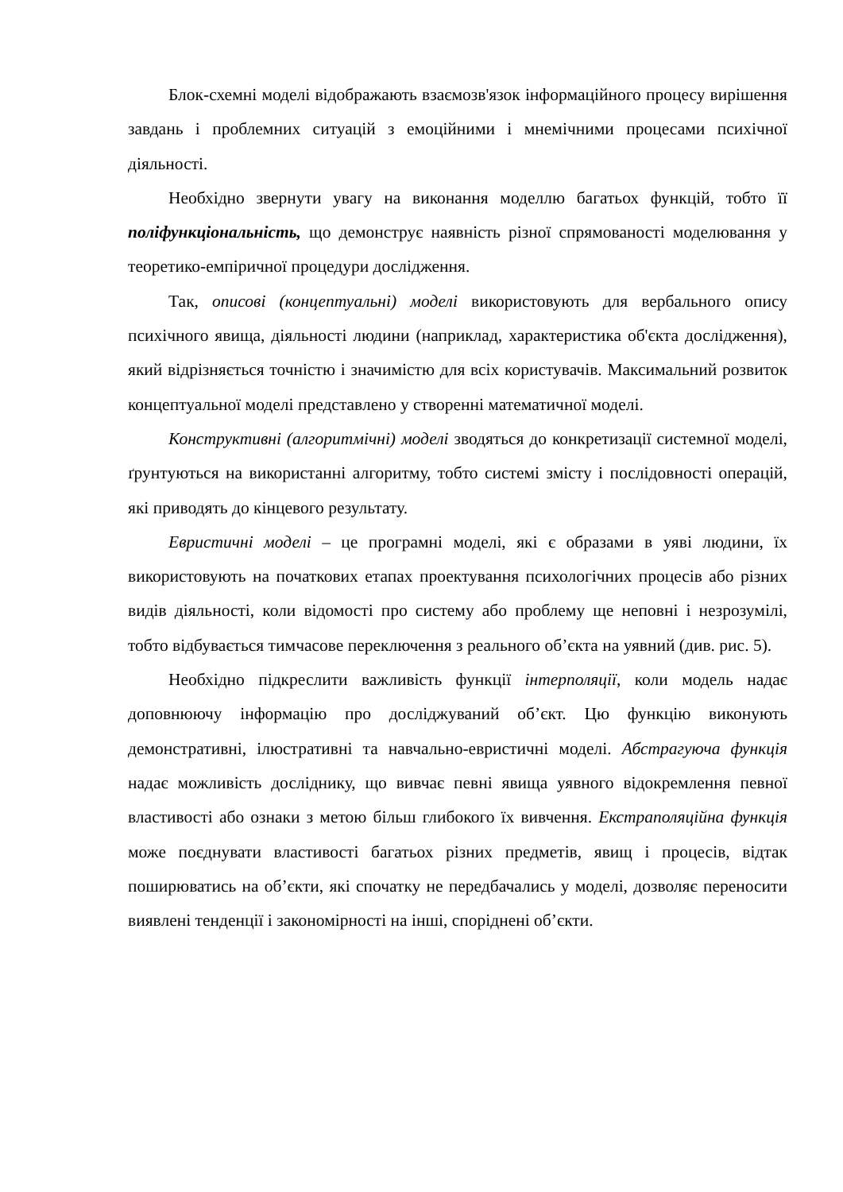Блок-схемні моделі відображають взаємозв'язок інформаційного процесу вирішення завдань і проблемних ситуацій з емоційними і мнемічними процесами психічної діяльності.
Необхідно звернути увагу на виконання моделлю багатьох функцій, тобто її поліфункціональність, що демонструє наявність різної спрямованості моделювання у теоретико-емпіричної процедури дослідження.
Так, описові (концептуальні) моделі використовують для вербального опису психічного явища, діяльності людини (наприклад, характеристика об'єкта дослідження), який відрізняється точністю і значимістю для всіх користувачів. Максимальний розвиток концептуальної моделі представлено у створенні математичної моделі.
Конструктивні (алгоритмічні) моделі зводяться до конкретизації системної моделі, ґрунтуються на використанні алгоритму, тобто системі змісту і послідовності операцій, які приводять до кінцевого результату.
Евристичні моделі – це програмні моделі, які є образами в уяві людини, їх використовують на початкових етапах проектування психологічних процесів або різних видів діяльності, коли відомості про систему або проблему ще неповні і незрозумілі, тобто відбувається тимчасове переключення з реального об’єкта на уявний (див. рис. 5).
Необхідно підкреслити важливість функції інтерполяції, коли модель надає доповнюючу інформацію про досліджуваний об’єкт. Цю функцію виконують демонстративні, ілюстративні та навчально-евристичні моделі. Абстрагуюча функція надає можливість досліднику, що вивчає певні явища уявного відокремлення певної властивості або ознаки з метою більш глибокого їх вивчення. Екстраполяційна функція може поєднувати властивості багатьох різних предметів, явищ і процесів, відтак поширюватись на об’єкти, які спочатку не передбачались у моделі, дозволяє переносити виявлені тенденції і закономірності на інші, споріднені об’єкти.